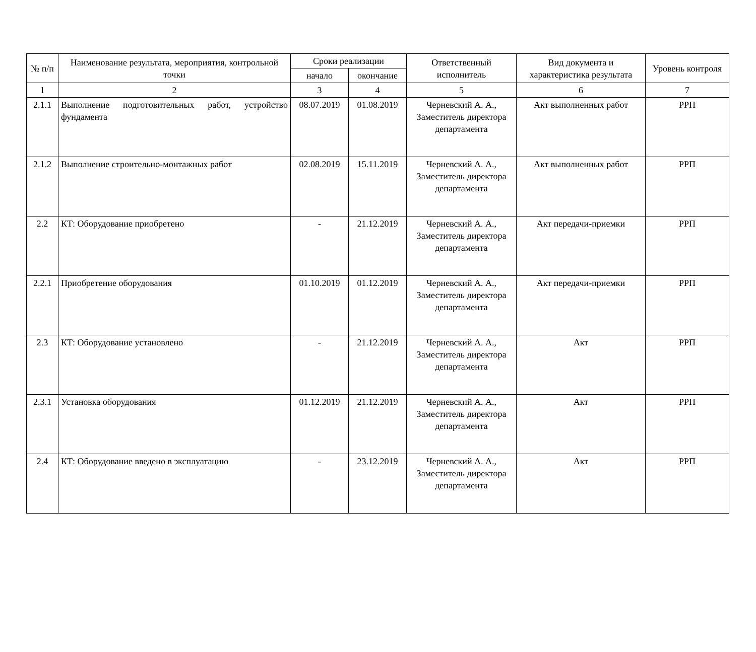| № п/п | Наименование результата, мероприятия, контрольной точки | Сроки реализации | | Ответственный исполнитель | Вид документа и характеристика результата | Уровень контроля |
| --- | --- | --- | --- | --- | --- | --- |
| | | начало | окончание | | | |
| 1 | 2 | 3 | 4 | 5 | 6 | 7 |
| 2.1.1 | Выполнение подготовительных работ, устройство фундамента | 08.07.2019 | 01.08.2019 | Черневский А. А., Заместитель директора департамента | Акт выполненных работ | РРП |
| 2.1.2 | Выполнение строительно-монтажных работ | 02.08.2019 | 15.11.2019 | Черневский А. А., Заместитель директора департамента | Акт выполненных работ | РРП |
| 2.2 | КТ: Оборудование приобретено | - | 21.12.2019 | Черневский А. А., Заместитель директора департамента | Акт передачи-приемки | РРП |
| 2.2.1 | Приобретение оборудования | 01.10.2019 | 01.12.2019 | Черневский А. А., Заместитель директора департамента | Акт передачи-приемки | РРП |
| 2.3 | КТ: Оборудование установлено | - | 21.12.2019 | Черневский А. А., Заместитель директора департамента | Акт | РРП |
| 2.3.1 | Установка оборудования | 01.12.2019 | 21.12.2019 | Черневский А. А., Заместитель директора департамента | Акт | РРП |
| 2.4 | КТ: Оборудование введено в эксплуатацию | - | 23.12.2019 | Черневский А. А., Заместитель директора департамента | Акт | РРП |